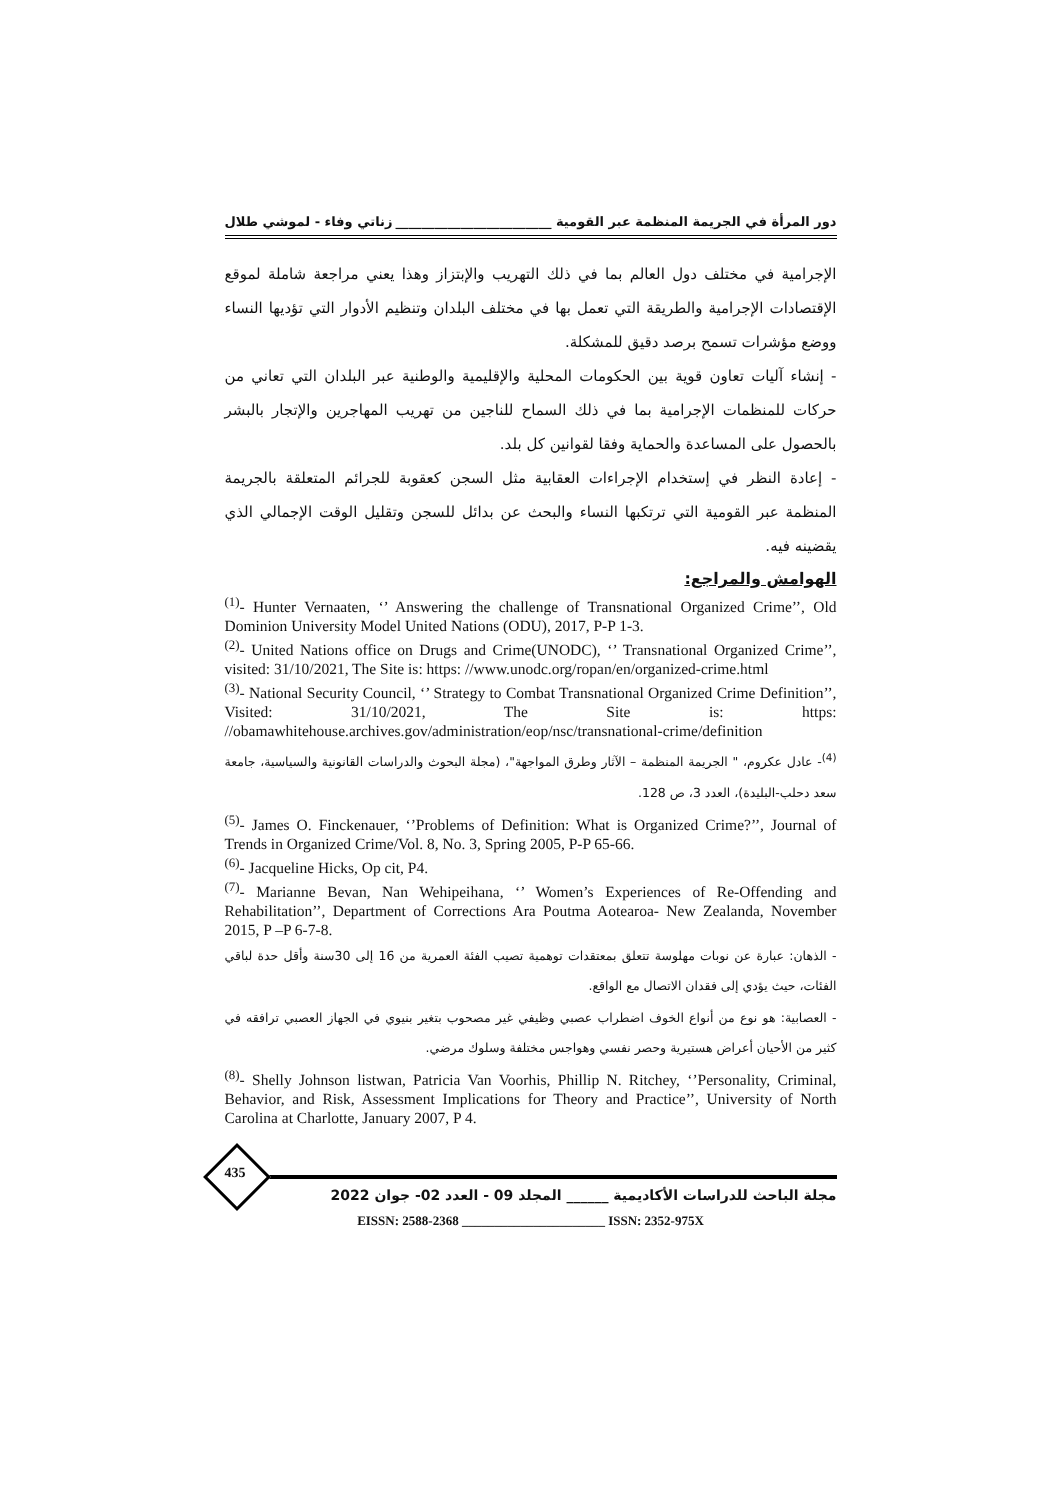دور المرأة في الجريمة المنظمة عبر القومية ________________________ زناتي وفاء - لموشي طلال
الإجرامية في مختلف دول العالم بما في ذلك التهريب والإبتزاز وهذا يعني مراجعة شاملة لموقع الإقتصادات الإجرامية والطريقة التي تعمل بها في مختلف البلدان وتنظيم الأدوار التي تؤديها النساء ووضع مؤشرات تسمح برصد دقيق للمشكلة.
- إنشاء آليات تعاون قوية بين الحكومات المحلية والإقليمية والوطنية عبر البلدان التي تعاني من حركات للمنظمات الإجرامية بما في ذلك السماح للناجين من تهريب المهاجرين والإتجار بالبشر بالحصول على المساعدة والحماية وفقا لقوانين كل بلد.
- إعادة النظر في إستخدام الإجراءات العقابية مثل السجن كعقوبة للجرائم المتعلقة بالجريمة المنظمة عبر القومية التي ترتكبها النساء والبحث عن بدائل للسجن وتقليل الوقت الإجمالي الذي يقضينه فيه.
الهوامش والمراجع:
<sup>(1)</sup>- Hunter Vernaaten, ‘’ Answering the challenge of Transnational Organized Crime’’, Old Dominion University Model United Nations (ODU), 2017, P-P 1-3.
<sup>(2)</sup>- United Nations office on Drugs and Crime(UNODC), ‘’ Transnational Organized Crime’’, visited: 31/10/2021, The Site is: https: //www.unodc.org/ropan/en/organized-crime.html
<sup>(3)</sup>- National Security Council, ‘’ Strategy to Combat Transnational Organized Crime Definition’’, Visited: 31/10/2021, The Site is: https: //obamawhitehouse.archives.gov/administration/eop/nsc/transnational-crime/definition
<sup>(4)</sup>- عادل عكروم، " الجريمة المنظمة – الآثار وطرق المواجهة"، (مجلة البحوث والدراسات القانونية والسياسية، جامعة سعد دحلب-البليدة)، العدد 3، ص 128.
<sup>(5)</sup>- James O. Finckenauer, ‘’Problems of Definition: What is Organized Crime?’’, Journal of Trends in Organized Crime/Vol. 8, No. 3, Spring 2005, P-P 65-66.
<sup>(6)</sup>- Jacqueline Hicks, Op cit, P4.
<sup>(7)</sup>- Marianne Bevan, Nan Wehipeihana, ‘’ Women’s Experiences of Re-Offending and Rehabilitation’’, Department of Corrections Ara Poutma Aotearoa- New Zealanda, November 2015, P –P 6-7-8.
- الذهان: عبارة عن نوبات مهلوسة تتعلق بمعتقدات توهمية تصيب الفئة العمرية من 16 إلى 30سنة وأقل حدة لباقي الفئات، حيث يؤدي إلى فقدان الاتصال مع الواقع.
- العصابية: هو نوع من أنواع الخوف اضطراب عصبي وظيفي غير مصحوب بتغير بنيوي في الجهاز العصبي ترافقه في كثير من الأحيان أعراض هستيرية وحصر نفسي وهواجس مختلفة وسلوك مرضي.
<sup>(8)</sup>- Shelly Johnson listwan, Patricia Van Voorhis, Phillip N. Ritchey, ‘’Personality, Criminal, Behavior, and Risk, Assessment Implications for Theory and Practice’’, University of North Carolina at Charlotte, January 2007, P 4.
435
مجلة الباحث للدراسات الأكاديمية ______ المجلد 09 - العدد 02- جوان 2022
EISSN: 2588-2368 ______________________ ISSN: 2352-975X